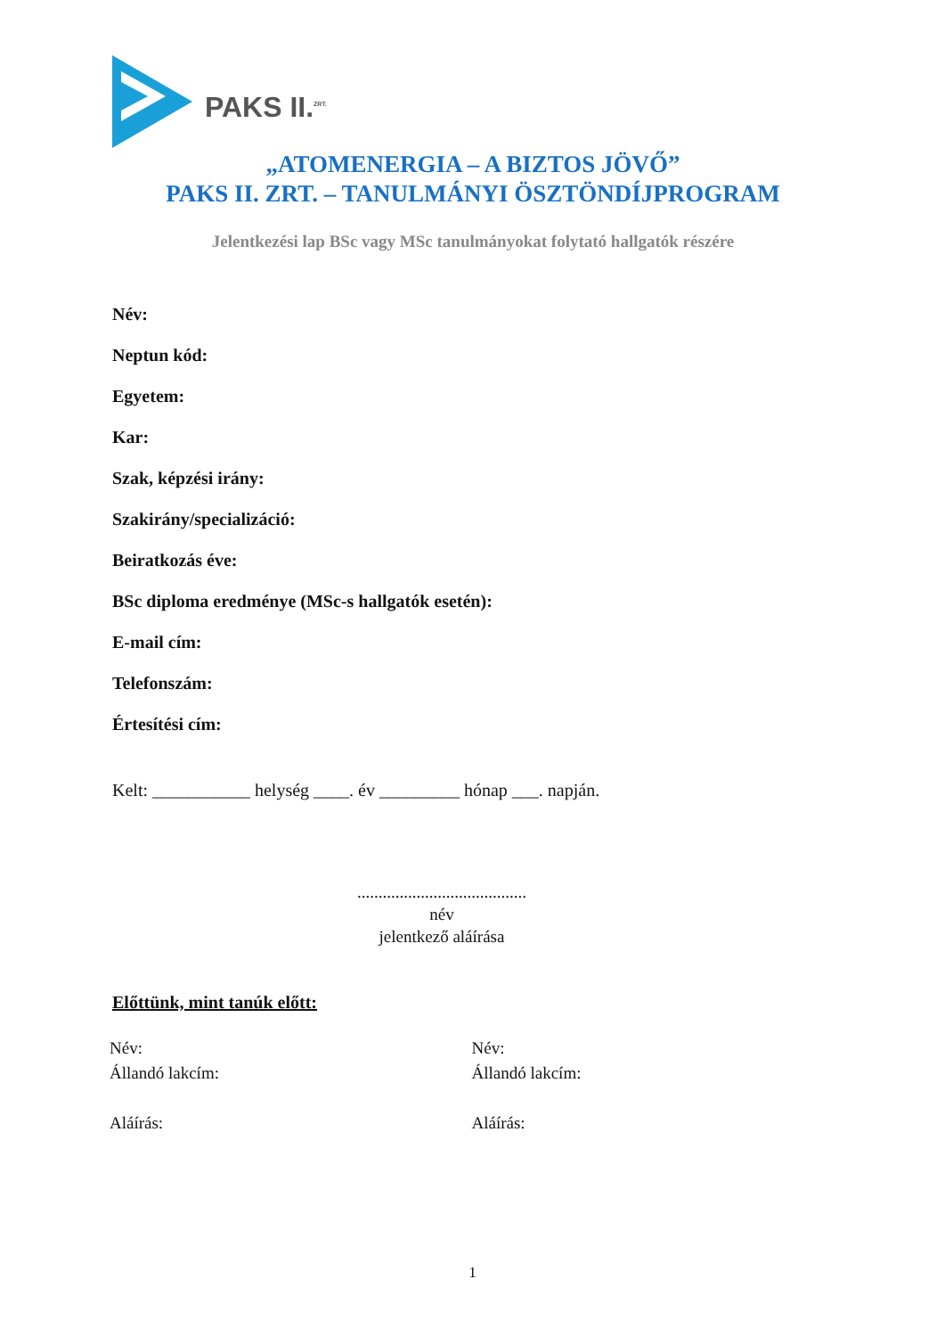PAKS II.<sup>ZRT.</sup>
„ATOMENERGIA – A BIZTOS JÖVŐ”
PAKS II. ZRT. – TANULMÁNYI ÖSZTÖNDÍJPROGRAM
Jelentkezési lap BSc vagy MSc tanulmányokat folytató hallgatók részére
Név:
Neptun kód:
Egyetem:
Kar:
Szak, képzési irány:
Szakirány/specializáció:
Beiratkozás éve:
BSc diploma eredménye (MSc-s hallgatók esetén):
E-mail cím:
Telefonszám:
Értesítési cím:
Kelt: ___________ helység ____. év _________ hónap ___. napján.
........................................
név
jelentkező aláírása
Előttünk, mint tanúk előtt:
Név:
Állandó lakcím:
Aláírás:
Név:
Állandó lakcím:
Aláírás:
1